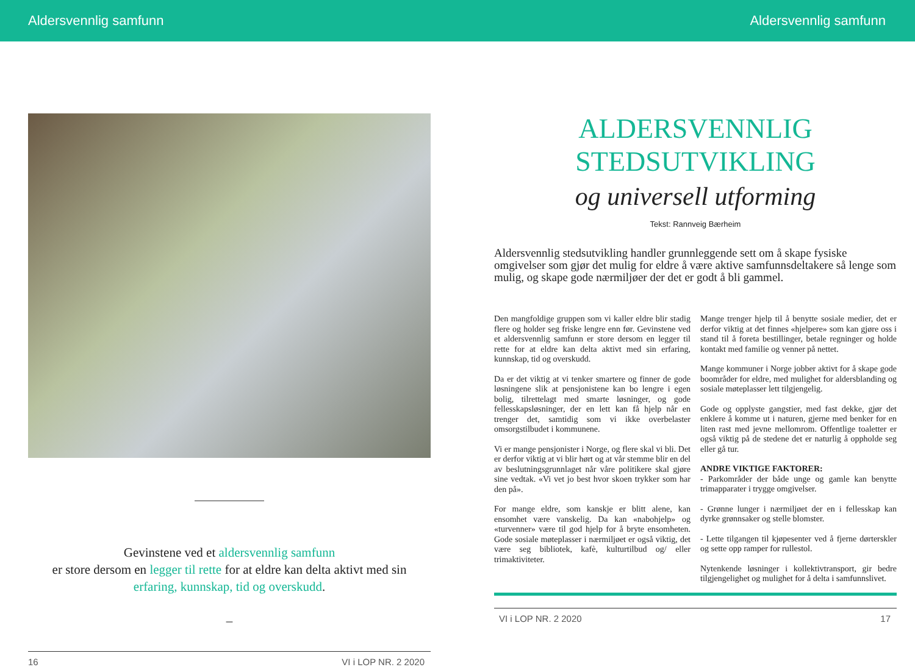Aldersvennlig samfunn Aldersvennlig samfunn
Gevinstene ved et aldersvennlig samfunn
er store dersom en legger til rette for at eldre kan delta aktivt med sin
erfaring, kunnskap, tid og overskudd.
–
16 VI i LOP NR. 2 2020
ALDERSVENNLIG
STEDSUTVIKLING
og universell utforming
Tekst: Rannveig Bærheim
Aldersvennlig stedsutvikling handler grunnleggende sett om å skape fysiske omgivelser som gjør det mulig for eldre å være aktive samfunnsdeltakere så lenge som mulig, og skape gode nærmiljøer der det er godt å bli gammel.
Den mangfoldige gruppen som vi kaller eldre blir stadig flere og holder seg friske lengre enn før. Gevinstene ved et aldersvennlig samfunn er store dersom en legger til rette for at eldre kan delta aktivt med sin erfaring, kunnskap, tid og overskudd.
Da er det viktig at vi tenker smartere og finner de gode løsningene slik at pensjonistene kan bo lengre i egen bolig, tilrettelagt med smarte løsninger, og gode fellesskapsløsninger, der en lett kan få hjelp når en trenger det, samtidig som vi ikke overbelaster omsorgstilbudet i kommunene.
Vi er mange pensjonister i Norge, og flere skal vi bli. Det er derfor viktig at vi blir hørt og at vår stemme blir en del av beslutningsgrunnlaget når våre politikere skal gjøre sine vedtak. «Vi vet jo best hvor skoen trykker som har den på».
For mange eldre, som kanskje er blitt alene, kan ensomhet være vanskelig. Da kan «nabohjelp» og «turvenner» være til god hjelp for å bryte ensomheten. Gode sosiale møteplasser i nærmiljøet er også viktig, det være seg bibliotek, kafè, kulturtilbud og/ eller trimaktiviteter.
Mange trenger hjelp til å benytte sosiale medier, det er derfor viktig at det finnes «hjelpere» som kan gjøre oss i stand til å foreta bestillinger, betale regninger og holde kontakt med familie og venner på nettet.
Mange kommuner i Norge jobber aktivt for å skape gode boområder for eldre, med mulighet for aldersblanding og sosiale møteplasser lett tilgjengelig.
Gode og opplyste gangstier, med fast dekke, gjør det enklere å komme ut i naturen, gjerne med benker for en liten rast med jevne mellomrom. Offentlige toaletter er også viktig på de stedene det er naturlig å oppholde seg eller gå tur.
ANDRE VIKTIGE FAKTORER:
- Parkområder der både unge og gamle kan benytte trimapparater i trygge omgivelser.
- Grønne lunger i nærmiljøet der en i fellesskap kan dyrke grønnsaker og stelle blomster.
- Lette tilgangen til kjøpesenter ved å fjerne dørterskler og sette opp ramper for rullestol.
Nytenkende løsninger i kollektivtransport, gir bedre tilgjengelighet og mulighet for å delta i samfunnslivet.
VI i LOP NR. 2 2020 17